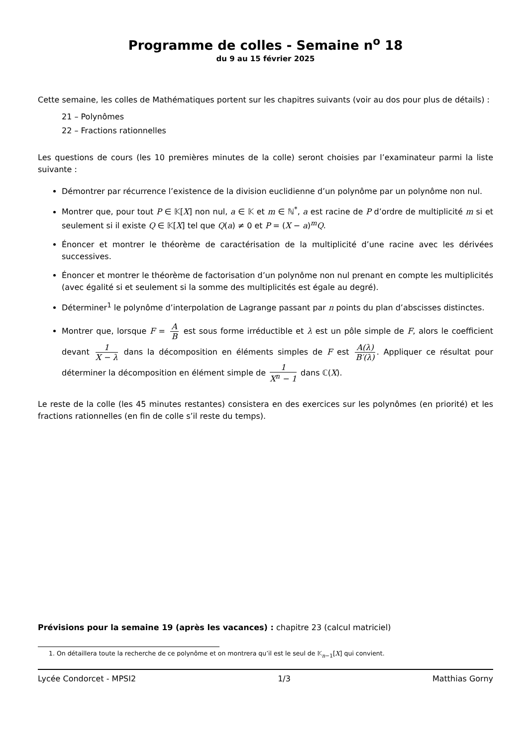Programme de colles - Semaine n<sup>o</sup> 18
du 9 au 15 février 2025
Cette semaine, les colles de Mathématiques portent sur les chapitres suivants (voir au dos pour plus de détails) :
21 – Polynômes
22 – Fractions rationnelles
Les questions de cours (les 10 premières minutes de la colle) seront choisies par l’examinateur parmi la liste suivante :
Démontrer par récurrence l’existence de la division euclidienne d’un polynôme par un polynôme non nul.
Montrer que, pour tout P ∈ 𝕂[X] non nul, a ∈ 𝕂 et m ∈ ℕ<sup>*</sup>, a est racine de P d’ordre de multiplicité m si et seulement si il existe Q ∈ 𝕂[X] tel que Q(a) ≠ 0 et P = (X − a)<sup>m</sup>Q.
Énoncer et montrer le théorème de caractérisation de la multiplicité d’une racine avec les dérivées successives.
Énoncer et montrer le théorème de factorisation d’un polynôme non nul prenant en compte les multiplicités (avec égalité si et seulement si la somme des multiplicités est égale au degré).
Déterminer<sup>1</sup> le polynôme d’interpolation de Lagrange passant par n points du plan d’abscisses distinctes.
Montrer que, lorsque F = A B est sous forme irréductible et λ est un pôle simple de F, alors le coefficient devant 1 X − λ dans la décomposition en éléments simples de F est A(λ) B′(λ). Appliquer ce résultat pour déterminer la décomposition en élément simple de 1 X<sup>n</sup> − 1 dans ℂ(X).
Le reste de la colle (les 45 minutes restantes) consistera en des exercices sur les polynômes (en priorité) et les fractions rationnelles (en fin de colle s’il reste du temps).
Prévisions pour la semaine 19 (après les vacances) : chapitre 23 (calcul matriciel)
1. On détaillera toute la recherche de ce polynôme et on montrera qu’il est le seul de 𝕂<sub>n−1</sub>[X] qui convient.
Lycée Condorcet - MPSI2 1/3 Matthias Gorny